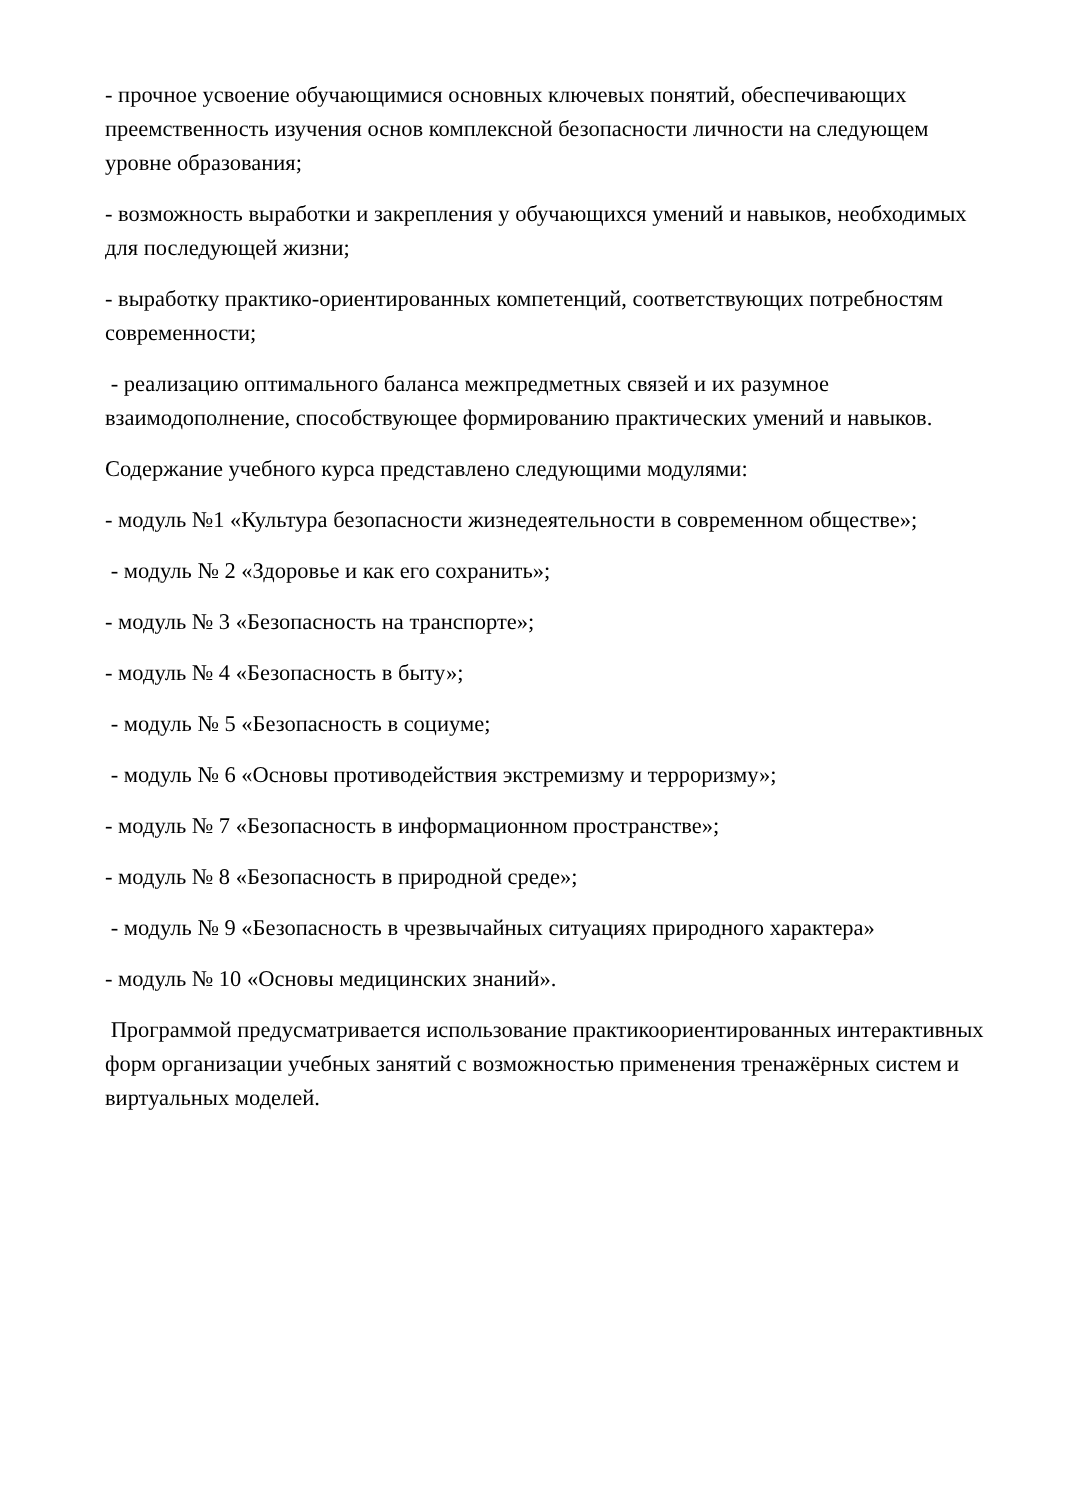- прочное усвоение обучающимися основных ключевых понятий, обеспечивающих преемственность изучения основ комплексной безопасности личности на следующем уровне образования;
- возможность выработки и закрепления у обучающихся умений и навыков, необходимых для последующей жизни;
- выработку практико-ориентированных компетенций, соответствующих потребностям современности;
- реализацию оптимального баланса межпредметных связей и их разумное взаимодополнение, способствующее формированию практических умений и навыков.
Содержание учебного курса представлено следующими модулями:
- модуль №1 «Культура безопасности жизнедеятельности в современном обществе»;
- модуль № 2 «Здоровье и как его сохранить»;
- модуль № 3 «Безопасность на транспорте»;
- модуль № 4 «Безопасность в быту»;
- модуль № 5 «Безопасность в социуме;
- модуль № 6 «Основы противодействия экстремизму и терроризму»;
- модуль № 7 «Безопасность в информационном пространстве»;
- модуль № 8 «Безопасность в природной среде»;
- модуль № 9 «Безопасность в чрезвычайных ситуациях природного характера»
- модуль № 10 «Основы медицинских знаний».
Программой предусматривается использование практикоориентированных интерактивных форм организации учебных занятий с возможностью применения тренажёрных систем и виртуальных моделей.